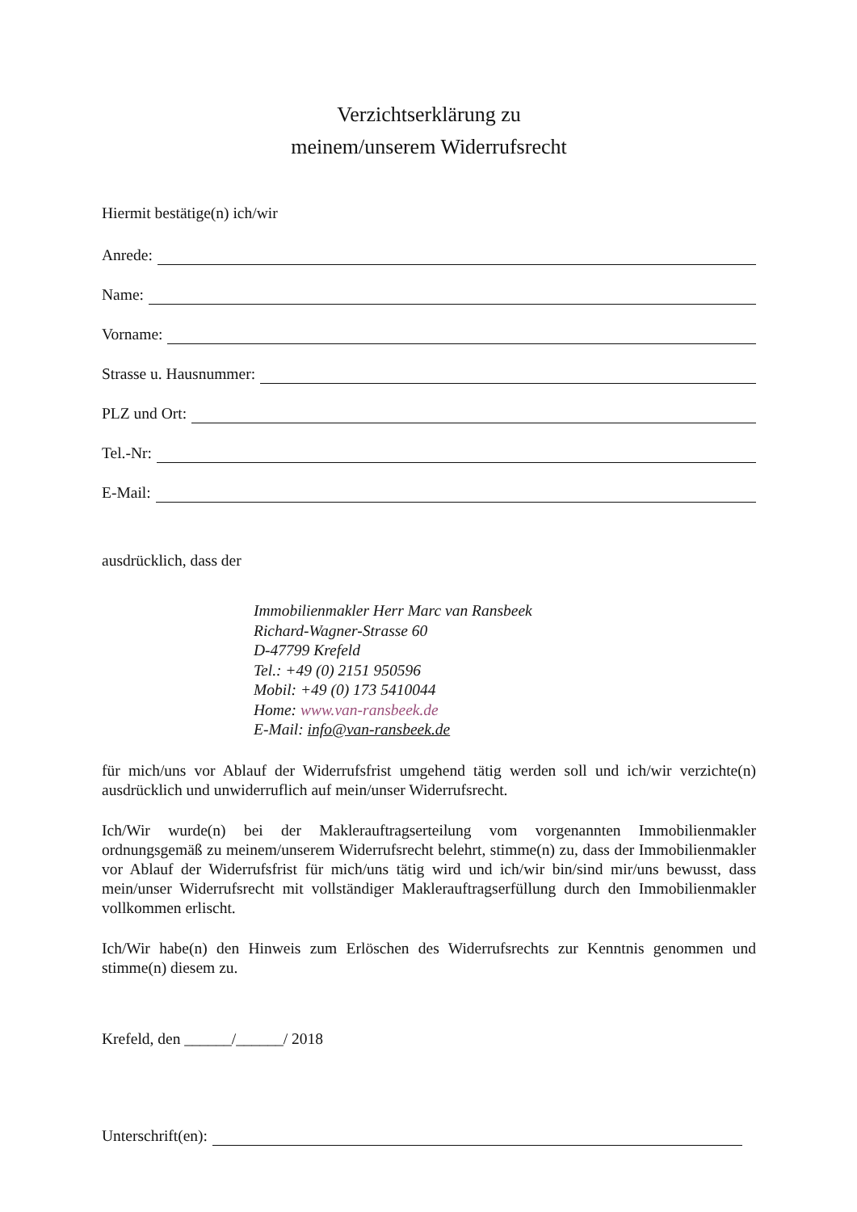Verzichtserklärung zu
meinem/unserem Widerrufsrecht
Hiermit bestätige(n) ich/wir
Anrede:
Name:
Vorname:
Strasse u. Hausnummer:
PLZ und Ort:
Tel.-Nr:
E-Mail:
ausdrücklich, dass der
Immobilienmakler Herr Marc van Ransbeek
Richard-Wagner-Strasse 60
D-47799 Krefeld
Tel.: +49 (0) 2151 950596
Mobil: +49 (0) 173 5410044
Home: www.van-ransbeek.de
E-Mail: info@van-ransbeek.de
für mich/uns vor Ablauf der Widerrufsfrist umgehend tätig werden soll und ich/wir verzichte(n) ausdrücklich und unwiderruflich auf mein/unser Widerrufsrecht.
Ich/Wir wurde(n) bei der Maklerauftragserteilung vom vorgenannten Immobilienmakler ordnungsgemäß zu meinem/unserem Widerrufsrecht belehrt, stimme(n) zu, dass der Immobilienmakler vor Ablauf der Widerrufsfrist für mich/uns tätig wird und ich/wir bin/sind mir/uns bewusst, dass mein/unser Widerrufsrecht mit vollständiger Maklerauftragserfüllung durch den Immobilienmakler vollkommen erlischt.
Ich/Wir habe(n) den Hinweis zum Erlöschen des Widerrufsrechts zur Kenntnis genommen und stimme(n) diesem zu.
Krefeld, den ______/______/ 2018
Unterschrift(en):